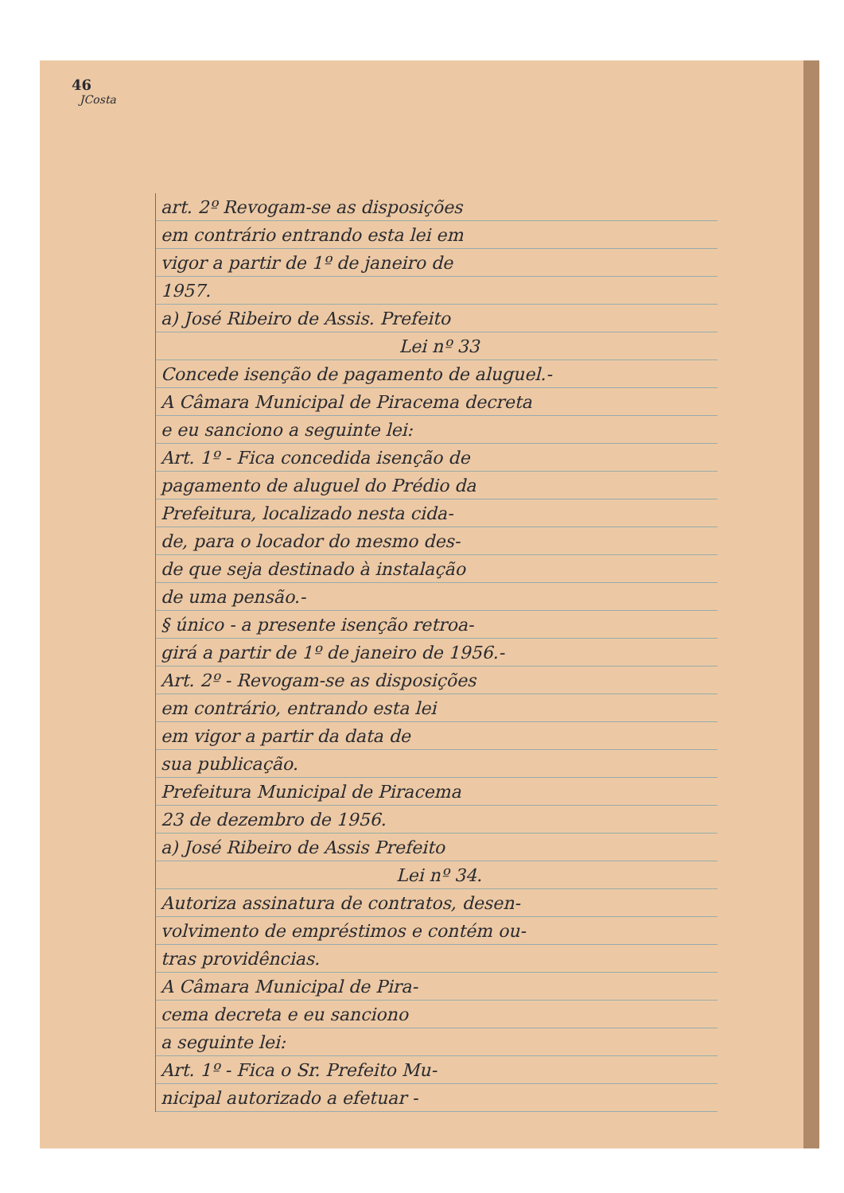46
JCosta
art. 2º Revogam-se as disposições
em contrário entrando esta lei em
vigor a partir de 1º de janeiro de
1957.
a) José Ribeiro de Assis. Prefeito
Lei nº 33
Concede isenção de pagamento de aluguel.-
A Câmara Municipal de Piracema decreta
e eu sanciono a seguinte lei:
Art. 1º - Fica concedida isenção de
pagamento de aluguel do Prédio da
Prefeitura, localizado nesta cida-
de, para o locador do mesmo des-
de que seja destinado à instalação
de uma pensão.-
§ único - a presente isenção retroa-
girá a partir de 1º de janeiro de 1956.-
Art. 2º - Revogam-se as disposições
em contrário, entrando esta lei
em vigor a partir da data de
sua publicação.
Prefeitura Municipal de Piracema
23 de dezembro de 1956.
a) José Ribeiro de Assis Prefeito
Lei nº 34.
Autoriza assinatura de contratos, desen-
volvimento de empréstimos e contém ou-
tras providências.
A Câmara Municipal de Pira-
cema decreta e eu sanciono
a seguinte lei:
Art. 1º - Fica o Sr. Prefeito Mu-
nicipal autorizado a efetuar -